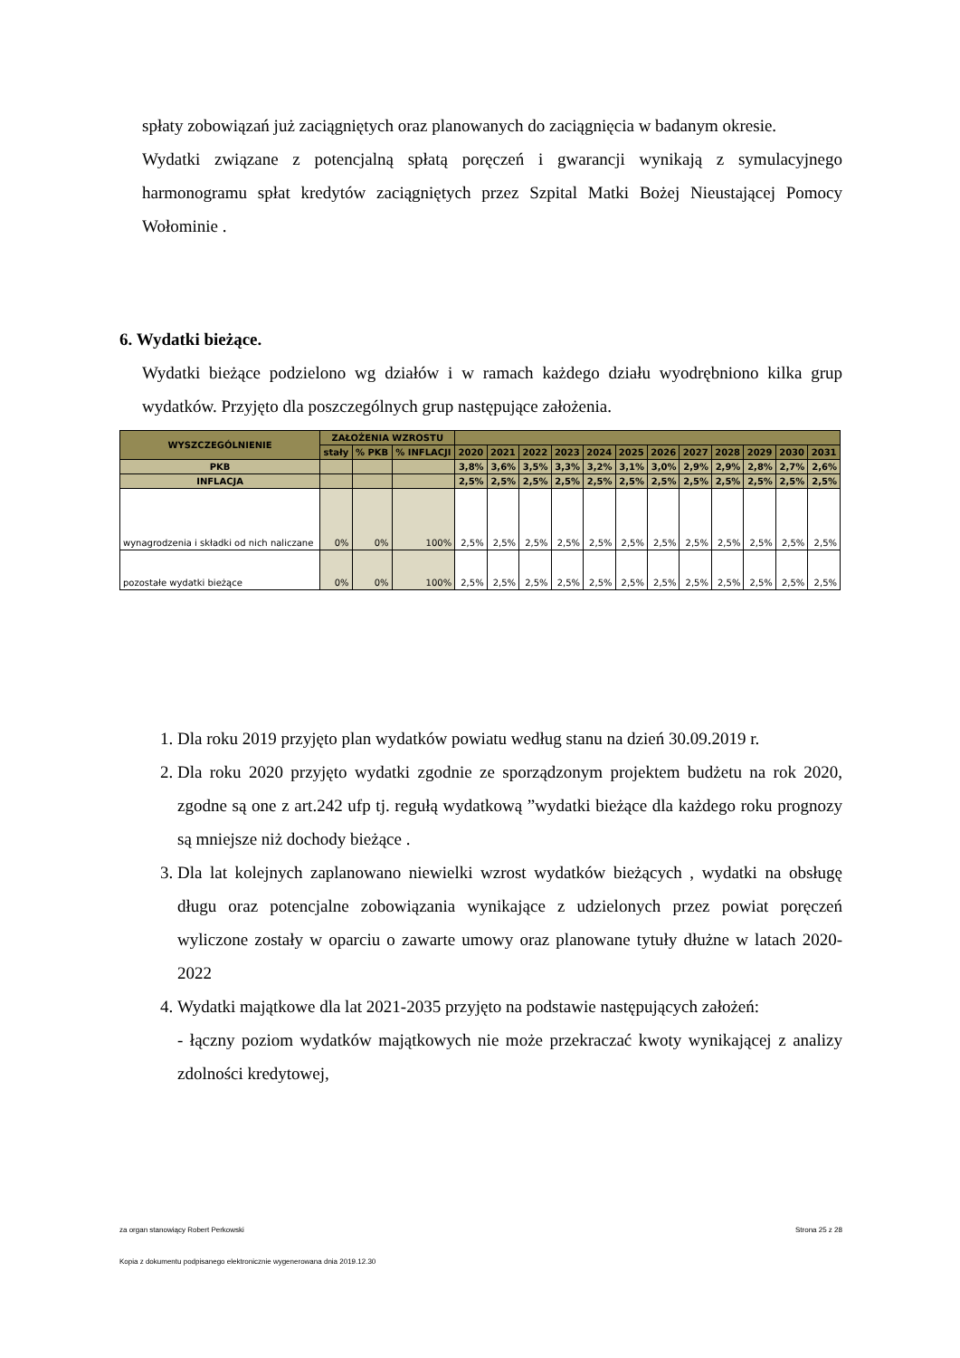spłaty zobowiązań już zaciągniętych oraz planowanych do zaciągnięcia w badanym okresie.
Wydatki związane z potencjalną spłatą poręczeń i gwarancji wynikają z symulacyjnego harmonogramu spłat kredytów zaciągniętych przez Szpital Matki Bożej Nieustającej Pomocy Wołominie .
6. Wydatki bieżące.
Wydatki bieżące podzielono wg działów i w ramach każdego działu wyodrębniono kilka grup wydatków. Przyjęto dla poszczególnych grup następujące założenia.
| WYSZCZEGÓLNIENIE | ZAŁOŻENIA WZROSTU | | | | | | | | | | | | | | |
| --- | --- | --- | --- | --- | --- | --- | --- | --- | --- | --- | --- | --- | --- | --- | --- |
| | stały | % PKB | % INFLACJI | 2020 | 2021 | 2022 | 2023 | 2024 | 2025 | 2026 | 2027 | 2028 | 2029 | 2030 | 2031 |
| PKB | | | | 3,8% | 3,6% | 3,5% | 3,3% | 3,2% | 3,1% | 3,0% | 2,9% | 2,9% | 2,8% | 2,7% | 2,6% |
| INFLACJA | | | | 2,5% | 2,5% | 2,5% | 2,5% | 2,5% | 2,5% | 2,5% | 2,5% | 2,5% | 2,5% | 2,5% | 2,5% |
| wynagrodzenia i składki od nich naliczane | 0% | 0% | 100% | 2,5% | 2,5% | 2,5% | 2,5% | 2,5% | 2,5% | 2,5% | 2,5% | 2,5% | 2,5% | 2,5% | 2,5% |
| pozostałe wydatki bieżące | 0% | 0% | 100% | 2,5% | 2,5% | 2,5% | 2,5% | 2,5% | 2,5% | 2,5% | 2,5% | 2,5% | 2,5% | 2,5% | 2,5% |
1. Dla roku 2019 przyjęto plan wydatków powiatu według stanu na dzień 30.09.2019 r.
2. Dla roku 2020 przyjęto wydatki zgodnie ze sporządzonym projektem budżetu na rok 2020, zgodne są one z art.242 ufp tj. regułą wydatkową ”wydatki bieżące dla każdego roku prognozy są mniejsze niż dochody bieżące .
3. Dla lat kolejnych zaplanowano niewielki wzrost wydatków bieżących , wydatki na obsługę długu oraz potencjalne zobowiązania wynikające z udzielonych przez powiat poręczeń wyliczone zostały w oparciu o zawarte umowy oraz planowane tytuły dłużne w latach 2020-2022
4. Wydatki majątkowe dla lat 2021-2035 przyjęto na podstawie następujących założeń:
- łączny poziom wydatków majątkowych nie może przekraczać kwoty wynikającej z analizy zdolności kredytowej,
za organ stanowiący Robert Perkowski Strona 25 z 28
Kopia z dokumentu podpisanego elektronicznie wygenerowana dnia 2019.12.30